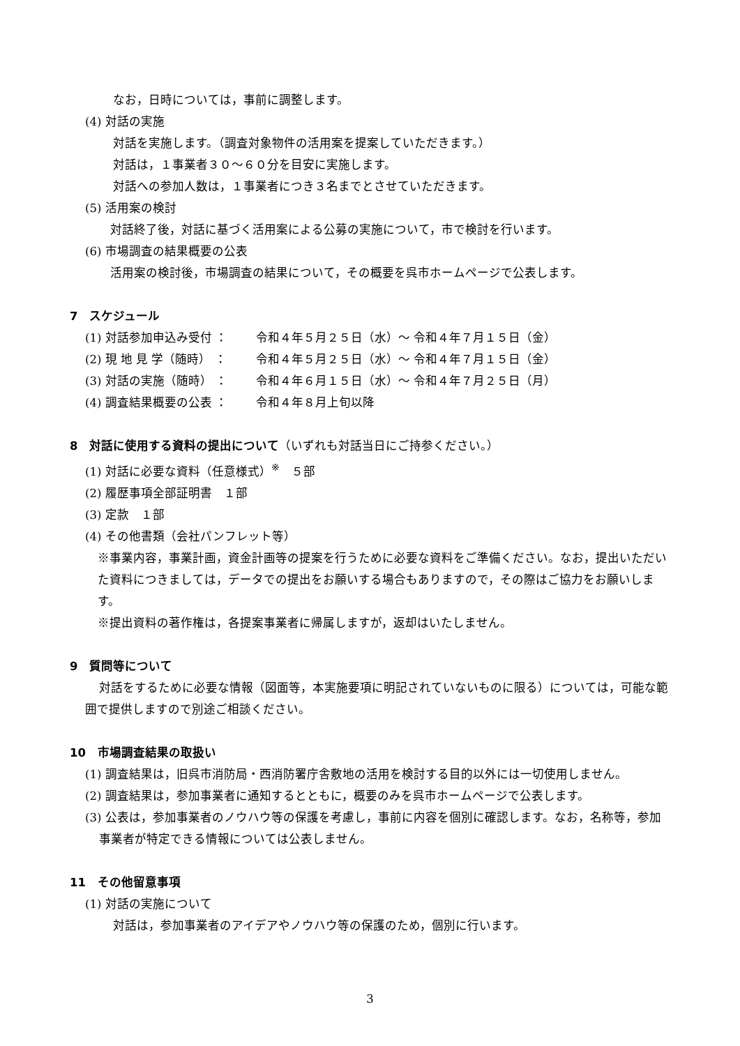なお，日時については，事前に調整します。
(4) 対話の実施
対話を実施します。（調査対象物件の活用案を提案していただきます。）
対話は，１事業者３０～６０分を目安に実施します。
対話への参加人数は，１事業者につき３名までとさせていただきます。
(5) 活用案の検討
対話終了後，対話に基づく活用案による公募の実施について，市で検討を行います。
(6) 市場調査の結果概要の公表
活用案の検討後，市場調査の結果について，その概要を呉市ホームページで公表します。
7　スケジュール
(1) 対話参加申込み受付 ： 令和４年５月２５日（水）～ 令和４年７月１５日（金）
(2) 現 地 見 学（随時） ： 令和４年５月２５日（水）～ 令和４年７月１５日（金）
(3) 対話の実施（随時） ： 令和４年６月１５日（水）～ 令和４年７月２５日（月）
(4) 調査結果概要の公表 ： 令和４年８月上旬以降
8　対話に使用する資料の提出について（いずれも対話当日にご持参ください。）
(1) 対話に必要な資料（任意様式）<sup>※</sup>　５部
(2) 履歴事項全部証明書　１部
(3) 定款　１部
(4) その他書類（会社パンフレット等）
※事業内容，事業計画，資金計画等の提案を行うために必要な資料をご準備ください。なお，提出いただいた資料につきましては，データでの提出をお願いする場合もありますので，その際はご協力をお願いします。
※提出資料の著作権は，各提案事業者に帰属しますが，返却はいたしません。
9　質問等について
対話をするために必要な情報（図面等，本実施要項に明記されていないものに限る）については，可能な範囲で提供しますので別途ご相談ください。
10　市場調査結果の取扱い
(1) 調査結果は，旧呉市消防局・西消防署庁舎敷地の活用を検討する目的以外には一切使用しません。
(2) 調査結果は，参加事業者に通知するとともに，概要のみを呉市ホームページで公表します。
(3) 公表は，参加事業者のノウハウ等の保護を考慮し，事前に内容を個別に確認します。なお，名称等，参加事業者が特定できる情報については公表しません。
11　その他留意事項
(1) 対話の実施について
対話は，参加事業者のアイデアやノウハウ等の保護のため，個別に行います。
3